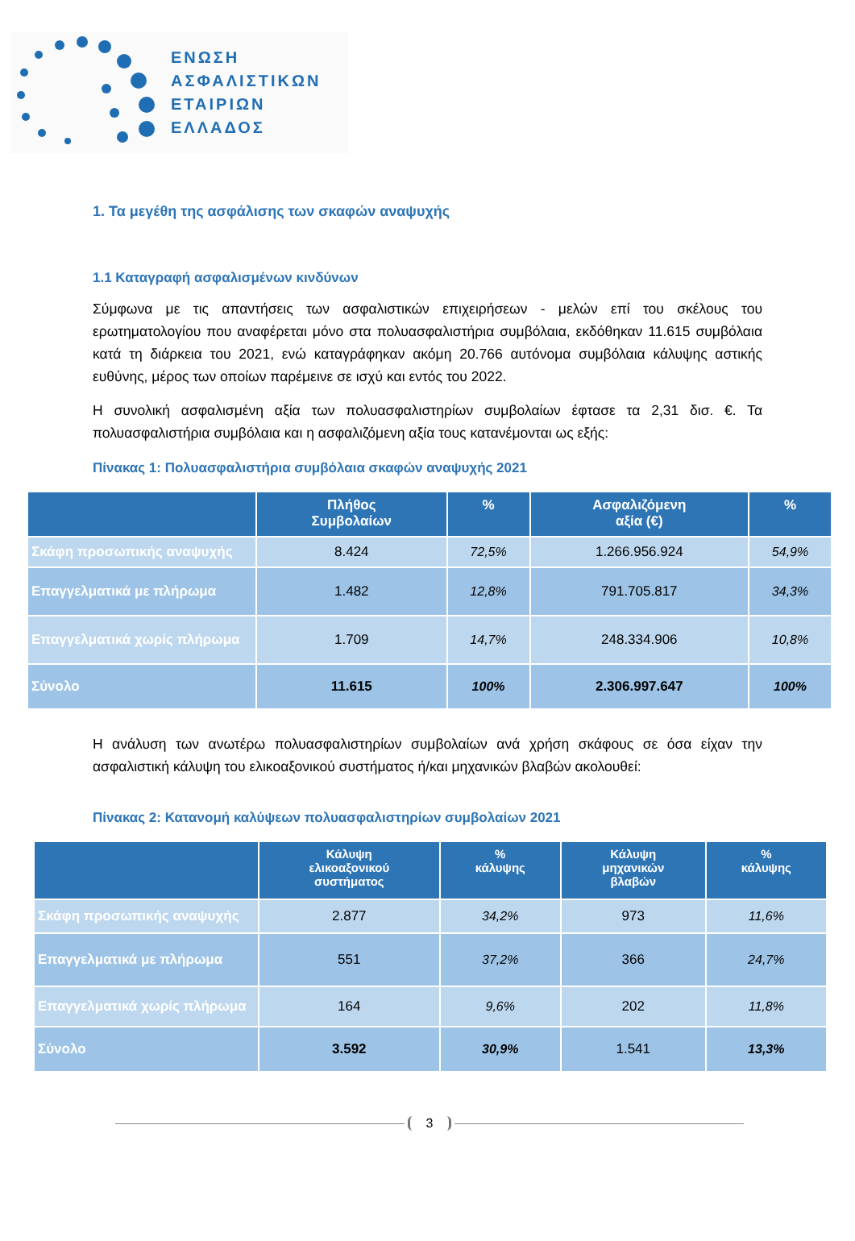ΕΝΩΣΗ
ΑΣΦΑΛΙΣΤΙΚΩΝ
ΕΤΑΙΡΙΩΝ
ΕΛΛΑΔΟΣ
1. Τα μεγέθη της ασφάλισης των σκαφών αναψυχής
1.1 Καταγραφή ασφαλισμένων κινδύνων
Σύμφωνα με τις απαντήσεις των ασφαλιστικών επιχειρήσεων - μελών επί του σκέλους του ερωτηματολογίου που αναφέρεται μόνο στα πολυασφαλιστήρια συμβόλαια, εκδόθηκαν 11.615 συμβόλαια κατά τη διάρκεια του 2021, ενώ καταγράφηκαν ακόμη 20.766 αυτόνομα συμβόλαια κάλυψης αστικής ευθύνης, μέρος των οποίων παρέμεινε σε ισχύ και εντός του 2022.
Η συνολική ασφαλισμένη αξία των πολυασφαλιστηρίων συμβολαίων έφτασε τα 2,31 δισ. €. Τα πολυασφαλιστήρια συμβόλαια και η ασφαλιζόμενη αξία τους κατανέμονται ως εξής:
Πίνακας 1: Πολυασφαλιστήρια συμβόλαια σκαφών αναψυχής 2021
| | Πλήθος Συμβολαίων | % | Ασφαλιζόμενη αξία (€) | % |
| --- | --- | --- | --- | --- |
| Σκάφη προσωπικής αναψυχής | 8.424 | 72,5% | 1.266.956.924 | 54,9% |
| Επαγγελματικά με πλήρωμα | 1.482 | 12,8% | 791.705.817 | 34,3% |
| Επαγγελματικά χωρίς πλήρωμα | 1.709 | 14,7% | 248.334.906 | 10,8% |
| Σύνολο | 11.615 | 100% | 2.306.997.647 | 100% |
Η ανάλυση των ανωτέρω πολυασφαλιστηρίων συμβολαίων ανά χρήση σκάφους σε όσα είχαν την ασφαλιστική κάλυψη του ελικοαξονικού συστήματος ή/και μηχανικών βλαβών ακολουθεί:
Πίνακας 2: Κατανομή καλύψεων πολυασφαλιστηρίων συμβολαίων 2021
| | Κάλυψη ελικοαξονικού συστήματος | % κάλυψης | Κάλυψη μηχανικών βλαβών | % κάλυψης |
| --- | --- | --- | --- | --- |
| Σκάφη προσωπικής αναψυχής | 2.877 | 34,2% | 973 | 11,6% |
| Επαγγελματικά με πλήρωμα | 551 | 37,2% | 366 | 24,7% |
| Επαγγελματικά χωρίς πλήρωμα | 164 | 9,6% | 202 | 11,8% |
| Σύνολο | 3.592 | 30,9% | 1.541 | 13,3% |
3